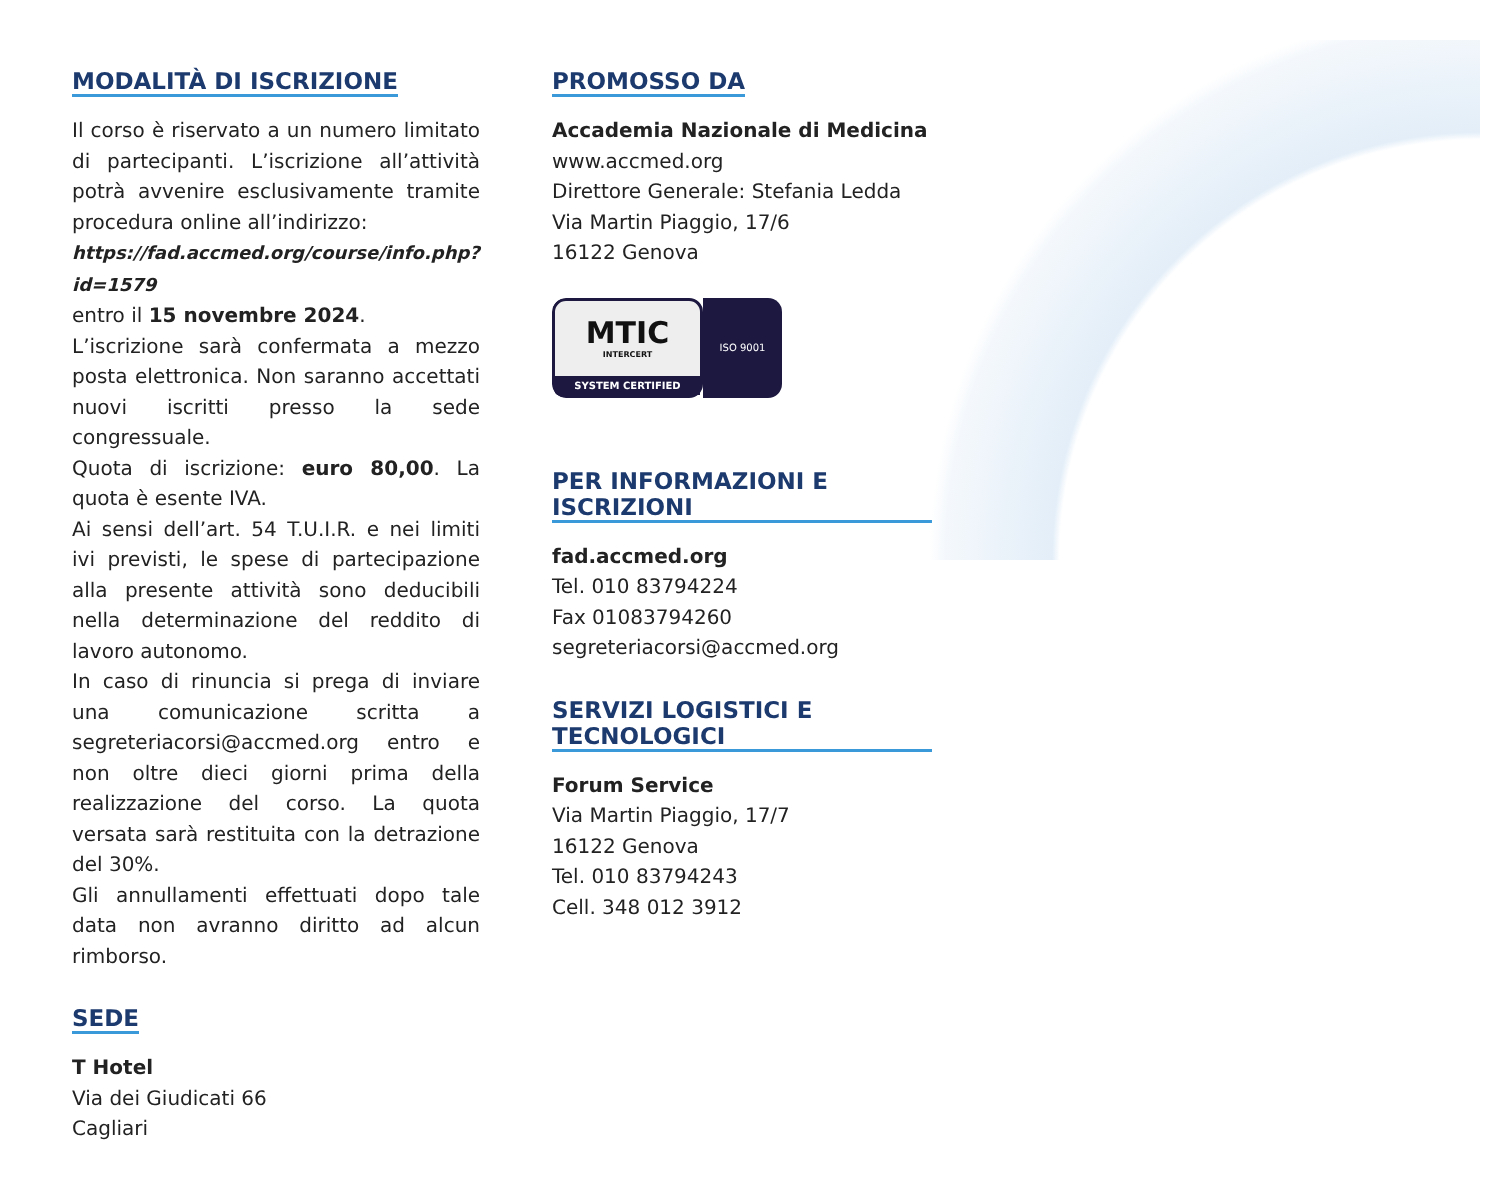MODALITÀ DI ISCRIZIONE
Il corso è riservato a un numero limitato di partecipanti. L’iscrizione all’attività potrà avvenire esclusivamente tramite procedura online all’indirizzo:
https://fad.accmed.org/course/info.php?id=1579
entro il 15 novembre 2024.
L’iscrizione sarà confermata a mezzo posta elettronica. Non saranno accettati nuovi iscritti presso la sede congressuale.
Quota di iscrizione: euro 80,00. La quota è esente IVA.
Ai sensi dell’art. 54 T.U.I.R. e nei limiti ivi previsti, le spese di partecipazione alla presente attività sono deducibili nella determinazione del reddito di lavoro autonomo.
In caso di rinuncia si prega di inviare una comunicazione scritta a segreteriacorsi@accmed.org entro e non oltre dieci giorni prima della realizzazione del corso. La quota versata sarà restituita con la detrazione del 30%.
Gli annullamenti effettuati dopo tale data non avranno diritto ad alcun rimborso.
SEDE
T Hotel
Via dei Giudicati 66
Cagliari
PROMOSSO DA
Accademia Nazionale di Medicina
www.accmed.org
Direttore Generale: Stefania Ledda
Via Martin Piaggio, 17/6
16122 Genova
MTIC
INTERCERT
SYSTEM CERTIFIED
ISO 9001
PER INFORMAZIONI E ISCRIZIONI
fad.accmed.org
Tel. 010 83794224
Fax 01083794260
segreteriacorsi@accmed.org
SERVIZI LOGISTICI E TECNOLOGICI
Forum Service
Via Martin Piaggio, 17/7
16122 Genova
Tel. 010 83794243
Cell. 348 012 3912